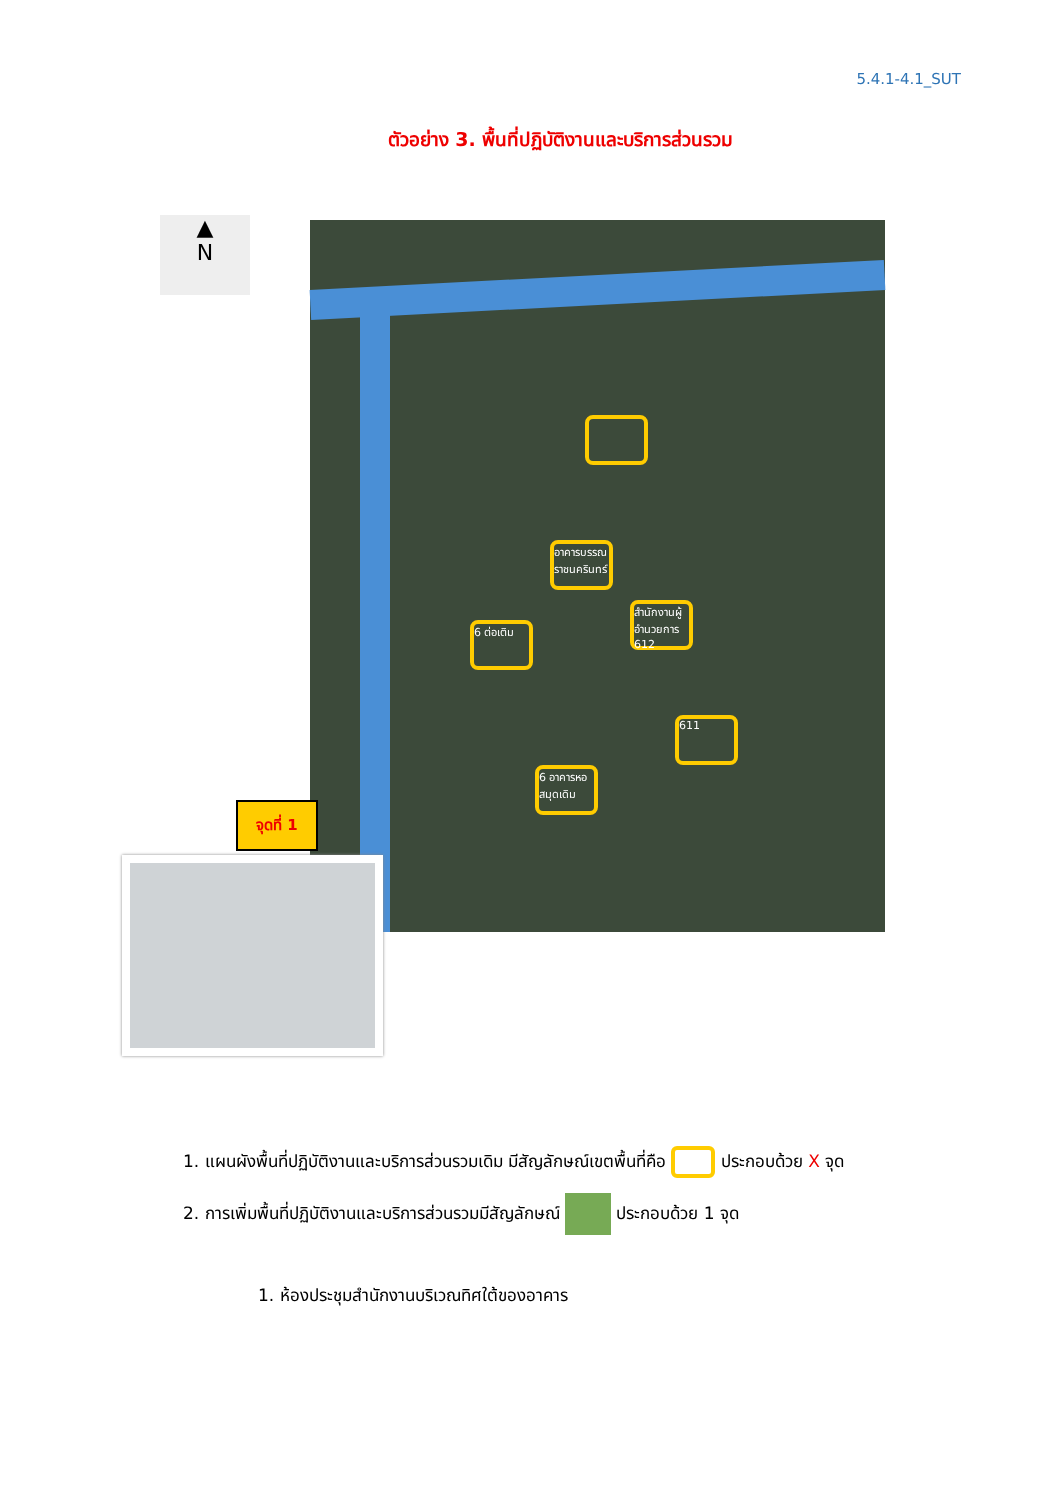5.4.1-4.1_SUT
ตัวอย่าง 3. พื้นที่ปฏิบัติงานและบริการส่วนรวม
▲
N
อาคารบรรณราชนครินทร์
6 ต่อเติม
สำนักงานผู้อำนวยการ 612
611
6 อาคารหอสมุดเดิม
จุดที่ 1
1. แผนผังพื้นที่ปฏิบัติงานและบริการส่วนรวมเดิม มีสัญลักษณ์เขตพื้นที่คือ ประกอบด้วย X จุด
2. การเพิ่มพื้นที่ปฏิบัติงานและบริการส่วนรวมมีสัญลักษณ์ ประกอบด้วย 1 จุด
1. ห้องประชุมสำนักงานบริเวณทิศใต้ของอาคาร